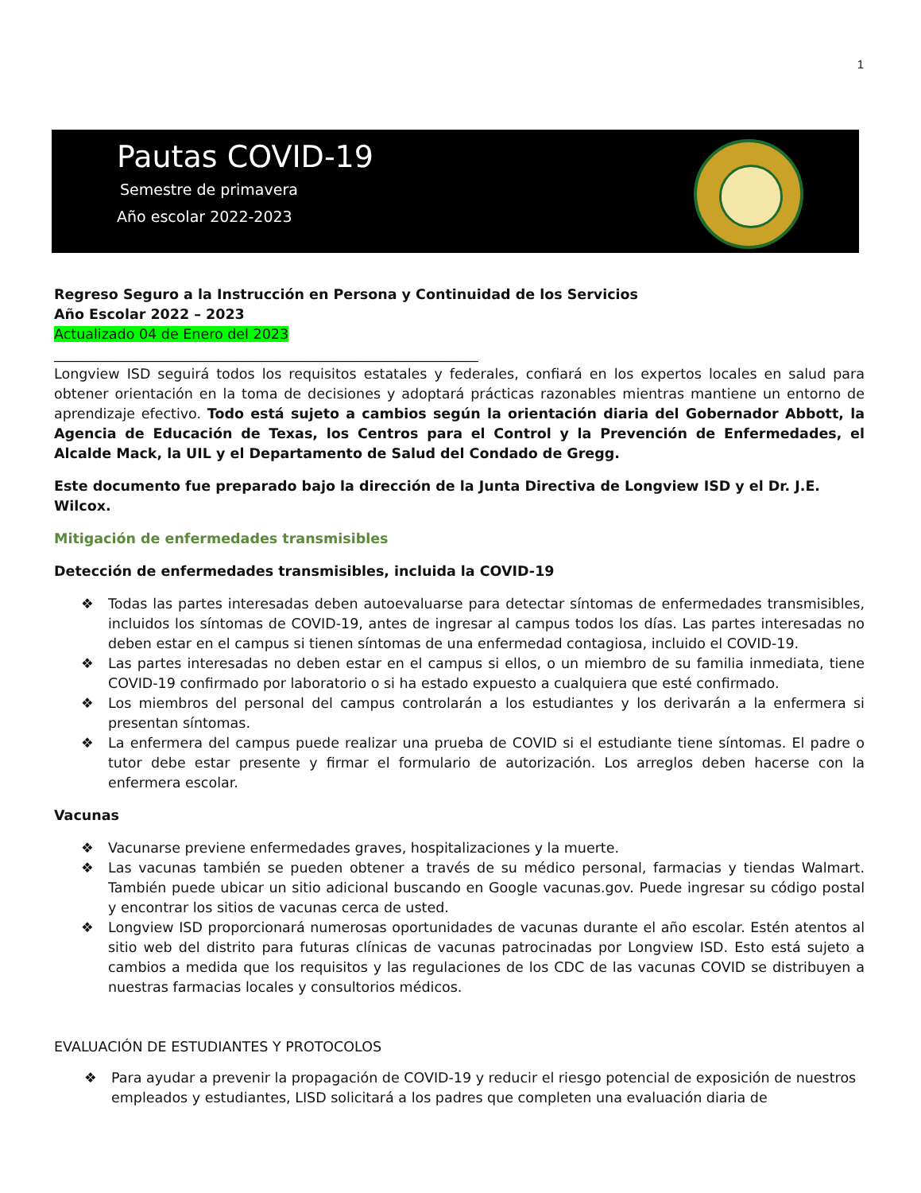1
Pautas COVID-19
Semestre de primavera
Año escolar 2022-2023
Regreso Seguro a la Instrucción en Persona y Continuidad de los Servicios
Año Escolar 2022 – 2023
Actualizado 04 de Enero del 2023
_____________________________________________________________
Longview ISD seguirá todos los requisitos estatales y federales, confiará en los expertos locales en salud para obtener orientación en la toma de decisiones y adoptará prácticas razonables mientras mantiene un entorno de aprendizaje efectivo. Todo está sujeto a cambios según la orientación diaria del Gobernador Abbott, la Agencia de Educación de Texas, los Centros para el Control y la Prevención de Enfermedades, el Alcalde Mack, la UIL y el Departamento de Salud del Condado de Gregg.
Este documento fue preparado bajo la dirección de la Junta Directiva de Longview ISD y el Dr. J.E. Wilcox.
Mitigación de enfermedades transmisibles
Detección de enfermedades transmisibles, incluida la COVID-19
❖ Todas las partes interesadas deben autoevaluarse para detectar síntomas de enfermedades transmisibles, incluidos los síntomas de COVID-19, antes de ingresar al campus todos los días. Las partes interesadas no deben estar en el campus si tienen síntomas de una enfermedad contagiosa, incluido el COVID-19.
❖ Las partes interesadas no deben estar en el campus si ellos, o un miembro de su familia inmediata, tiene COVID-19 confirmado por laboratorio o si ha estado expuesto a cualquiera que esté confirmado.
❖ Los miembros del personal del campus controlarán a los estudiantes y los derivarán a la enfermera si presentan síntomas.
❖ La enfermera del campus puede realizar una prueba de COVID si el estudiante tiene síntomas. El padre o tutor debe estar presente y firmar el formulario de autorización. Los arreglos deben hacerse con la enfermera escolar.
Vacunas
❖ Vacunarse previene enfermedades graves, hospitalizaciones y la muerte.
❖ Las vacunas también se pueden obtener a través de su médico personal, farmacias y tiendas Walmart. También puede ubicar un sitio adicional buscando en Google vacunas.gov. Puede ingresar su código postal y encontrar los sitios de vacunas cerca de usted.
❖ Longview ISD proporcionará numerosas oportunidades de vacunas durante el año escolar. Estén atentos al sitio web del distrito para futuras clínicas de vacunas patrocinadas por Longview ISD. Esto está sujeto a cambios a medida que los requisitos y las regulaciones de los CDC de las vacunas COVID se distribuyen a nuestras farmacias locales y consultorios médicos.
EVALUACIÓN DE ESTUDIANTES Y PROTOCOLOS
❖ Para ayudar a prevenir la propagación de COVID-19 y reducir el riesgo potencial de exposición de nuestros empleados y estudiantes, LISD solicitará a los padres que completen una evaluación diaria de